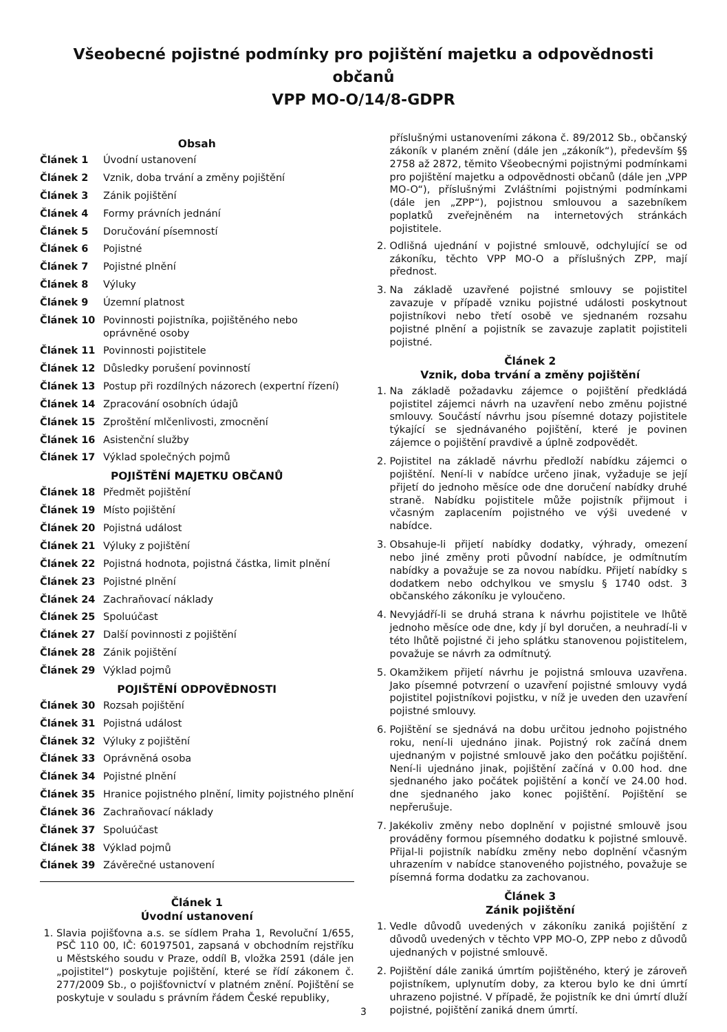Všeobecné pojistné podmínky pro pojištění majetku a odpovědnosti občanů
VPP MO-O/14/8-GDPR
Obsah
Článek 1 Úvodní ustanovení
Článek 2 Vznik, doba trvání a změny pojištění
Článek 3 Zánik pojištění
Článek 4 Formy právních jednání
Článek 5 Doručování písemností
Článek 6 Pojistné
Článek 7 Pojistné plnění
Článek 8 Výluky
Článek 9 Územní platnost
Článek 10 Povinnosti pojistníka, pojištěného nebo oprávněné osoby
Článek 11 Povinnosti pojistitele
Článek 12 Důsledky porušení povinností
Článek 13 Postup při rozdílných názorech (expertní řízení)
Článek 14 Zpracování osobních údajů
Článek 15 Zproštění mlčenlivosti, zmocnění
Článek 16 Asistenční služby
Článek 17 Výklad společných pojmů
POJIŠTĚNÍ MAJETKU OBČANŮ
Článek 18 Předmět pojištění
Článek 19 Místo pojištění
Článek 20 Pojistná událost
Článek 21 Výluky z pojištění
Článek 22 Pojistná hodnota, pojistná částka, limit plnění
Článek 23 Pojistné plnění
Článek 24 Zachraňovací náklady
Článek 25 Spoluúčast
Článek 27 Další povinnosti z pojištění
Článek 28 Zánik pojištění
Článek 29 Výklad pojmů
POJIŠTĚNÍ ODPOVĚDNOSTI
Článek 30 Rozsah pojištění
Článek 31 Pojistná událost
Článek 32 Výluky z pojištění
Článek 33 Oprávněná osoba
Článek 34 Pojistné plnění
Článek 35 Hranice pojistného plnění, limity pojistného plnění
Článek 36 Zachraňovací náklady
Článek 37 Spoluúčast
Článek 38 Výklad pojmů
Článek 39 Závěrečné ustanovení
Článek 1
Úvodní ustanovení
1. Slavia pojišťovna a.s. se sídlem Praha 1, Revoluční 1/655, PSČ 110 00, IČ: 60197501, zapsaná v obchodním rejstříku u Městského soudu v Praze, oddíl B, vložka 2591 (dále jen „pojistitel“) poskytuje pojištění, které se řídí zákonem č. 277/2009 Sb., o pojišťovnictví v platném znění. Pojištění se poskytuje v souladu s právním řádem České republiky,
příslušnými ustanoveními zákona č. 89/2012 Sb., občanský zákoník v planém znění (dále jen „zákoník“), především §§ 2758 až 2872, těmito Všeobecnými pojistnými podmínkami pro pojištění majetku a odpovědnosti občanů (dále jen „VPP MO-O“), příslušnými Zvláštními pojistnými podmínkami (dále jen „ZPP“), pojistnou smlouvou a sazebníkem poplatků zveřejněném na internetových stránkách pojistitele.
2. Odlišná ujednání v pojistné smlouvě, odchylující se od zákoníku, těchto VPP MO-O a příslušných ZPP, mají přednost.
3. Na základě uzavřené pojistné smlouvy se pojistitel zavazuje v případě vzniku pojistné události poskytnout pojistníkovi nebo třetí osobě ve sjednaném rozsahu pojistné plnění a pojistník se zavazuje zaplatit pojistiteli pojistné.
Článek 2
Vznik, doba trvání a změny pojištění
1. Na základě požadavku zájemce o pojištění předkládá pojistitel zájemci návrh na uzavření nebo změnu pojistné smlouvy. Součástí návrhu jsou písemné dotazy pojistitele týkající se sjednávaného pojištění, které je povinen zájemce o pojištění pravdivě a úplně zodpovědět.
2. Pojistitel na základě návrhu předloží nabídku zájemci o pojištění. Není-li v nabídce určeno jinak, vyžaduje se její přijetí do jednoho měsíce ode dne doručení nabídky druhé straně. Nabídku pojistitele může pojistník přijmout i včasným zaplacením pojistného ve výši uvedené v nabídce.
3. Obsahuje-li přijetí nabídky dodatky, výhrady, omezení nebo jiné změny proti původní nabídce, je odmítnutím nabídky a považuje se za novou nabídku. Přijetí nabídky s dodatkem nebo odchylkou ve smyslu § 1740 odst. 3 občanského zákoníku je vyloučeno.
4. Nevyjádří-li se druhá strana k návrhu pojistitele ve lhůtě jednoho měsíce ode dne, kdy jí byl doručen, a neuhradí-li v této lhůtě pojistné či jeho splátku stanovenou pojistitelem, považuje se návrh za odmítnutý.
5. Okamžikem přijetí návrhu je pojistná smlouva uzavřena. Jako písemné potvrzení o uzavření pojistné smlouvy vydá pojistitel pojistníkovi pojistku, v níž je uveden den uzavření pojistné smlouvy.
6. Pojištění se sjednává na dobu určitou jednoho pojistného roku, není-li ujednáno jinak. Pojistný rok začíná dnem ujednaným v pojistné smlouvě jako den počátku pojištění. Není-li ujednáno jinak, pojištění začíná v 0.00 hod. dne sjednaného jako počátek pojištění a končí ve 24.00 hod. dne sjednaného jako konec pojištění. Pojištění se nepřerušuje.
7. Jakékoliv změny nebo doplnění v pojistné smlouvě jsou prováděny formou písemného dodatku k pojistné smlouvě. Přijal-li pojistník nabídku změny nebo doplnění včasným uhrazením v nabídce stanoveného pojistného, považuje se písemná forma dodatku za zachovanou.
Článek 3
Zánik pojištění
1. Vedle důvodů uvedených v zákoníku zaniká pojištění z důvodů uvedených v těchto VPP MO-O, ZPP nebo z důvodů ujednaných v pojistné smlouvě.
2. Pojištění dále zaniká úmrtím pojištěného, který je zároveň pojistníkem, uplynutím doby, za kterou bylo ke dni úmrtí uhrazeno pojistné. V případě, že pojistník ke dni úmrtí dluží pojistné, pojištění zaniká dnem úmrtí.
3